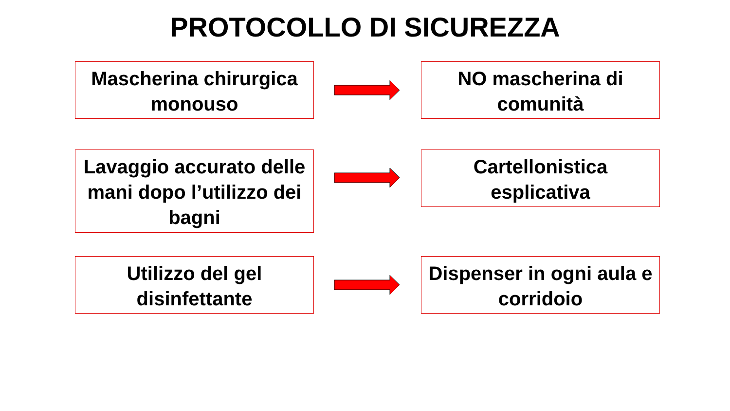PROTOCOLLO DI SICUREZZA
Mascherina chirurgica monouso
NO mascherina di comunità
Lavaggio accurato delle mani dopo l’utilizzo dei bagni
Cartellonistica esplicativa
Utilizzo del gel disinfettante
Dispenser in ogni aula e corridoio